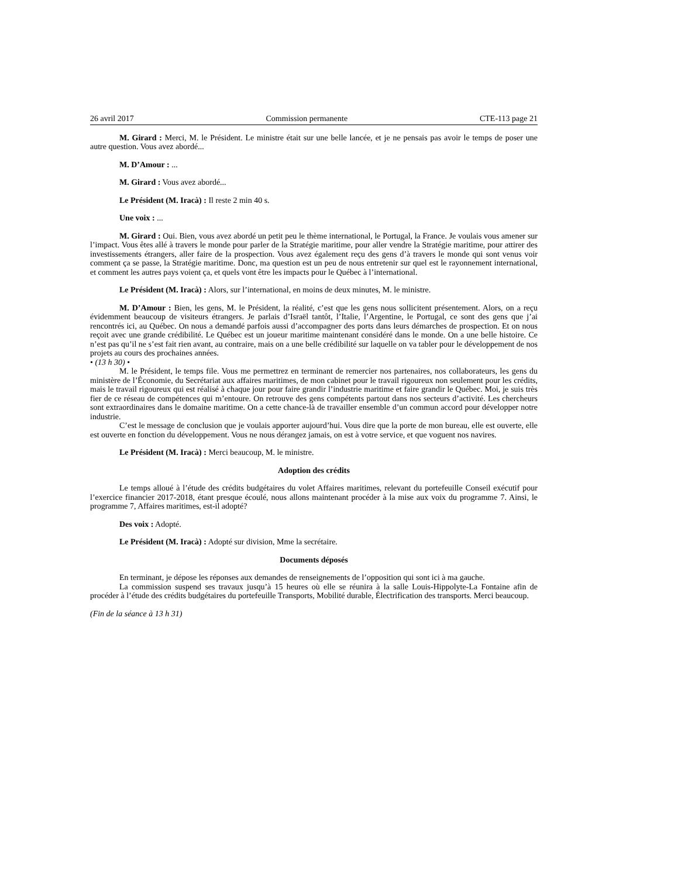26 avril 2017 Commission permanente CTE-113 page 21
M. Girard : Merci, M. le Président. Le ministre était sur une belle lancée, et je ne pensais pas avoir le temps de poser une autre question. Vous avez abordé...
M. D’Amour : ...
M. Girard : Vous avez abordé...
Le Président (M. Iracà) : Il reste 2 min 40 s.
Une voix : ...
M. Girard : Oui. Bien, vous avez abordé un petit peu le thème international, le Portugal, la France. Je voulais vous amener sur l’impact. Vous êtes allé à travers le monde pour parler de la Stratégie maritime, pour aller vendre la Stratégie maritime, pour attirer des investissements étrangers, aller faire de la prospection. Vous avez également reçu des gens d’à travers le monde qui sont venus voir comment ça se passe, la Stratégie maritime. Donc, ma question est un peu de nous entretenir sur quel est le rayonnement international, et comment les autres pays voient ça, et quels vont être les impacts pour le Québec à l’international.
Le Président (M. Iracà) : Alors, sur l’international, en moins de deux minutes, M. le ministre.
M. D’Amour : Bien, les gens, M. le Président, la réalité, c’est que les gens nous sollicitent présentement. Alors, on a reçu évidemment beaucoup de visiteurs étrangers. Je parlais d’Israël tantôt, l’Italie, l’Argentine, le Portugal, ce sont des gens que j’ai rencontrés ici, au Québec. On nous a demandé parfois aussi d’accompagner des ports dans leurs démarches de prospection. Et on nous reçoit avec une grande crédibilité. Le Québec est un joueur maritime maintenant considéré dans le monde. On a une belle histoire. Ce n’est pas qu’il ne s’est fait rien avant, au contraire, mais on a une belle crédibilité sur laquelle on va tabler pour le développement de nos projets au cours des prochaines années.
• (13 h 30) •
M. le Président, le temps file. Vous me permettrez en terminant de remercier nos partenaires, nos collaborateurs, les gens du ministère de l’Économie, du Secrétariat aux affaires maritimes, de mon cabinet pour le travail rigoureux non seulement pour les crédits, mais le travail rigoureux qui est réalisé à chaque jour pour faire grandir l’industrie maritime et faire grandir le Québec. Moi, je suis très fier de ce réseau de compétences qui m’entoure. On retrouve des gens compétents partout dans nos secteurs d’activité. Les chercheurs sont extraordinaires dans le domaine maritime. On a cette chance-là de travailler ensemble d’un commun accord pour développer notre industrie.
C’est le message de conclusion que je voulais apporter aujourd’hui. Vous dire que la porte de mon bureau, elle est ouverte, elle est ouverte en fonction du développement. Vous ne nous dérangez jamais, on est à votre service, et que voguent nos navires.
Le Président (M. Iracà) : Merci beaucoup, M. le ministre.
Adoption des crédits
Le temps alloué à l’étude des crédits budgétaires du volet Affaires maritimes, relevant du portefeuille Conseil exécutif pour l’exercice financier 2017-2018, étant presque écoulé, nous allons maintenant procéder à la mise aux voix du programme 7. Ainsi, le programme 7, Affaires maritimes, est-il adopté?
Des voix : Adopté.
Le Président (M. Iracà) : Adopté sur division, Mme la secrétaire.
Documents déposés
En terminant, je dépose les réponses aux demandes de renseignements de l’opposition qui sont ici à ma gauche.
La commission suspend ses travaux jusqu’à 15 heures où elle se réunira à la salle Louis-Hippolyte-La Fontaine afin de procéder à l’étude des crédits budgétaires du portefeuille Transports, Mobilité durable, Électrification des transports. Merci beaucoup.
(Fin de la séance à 13 h 31)